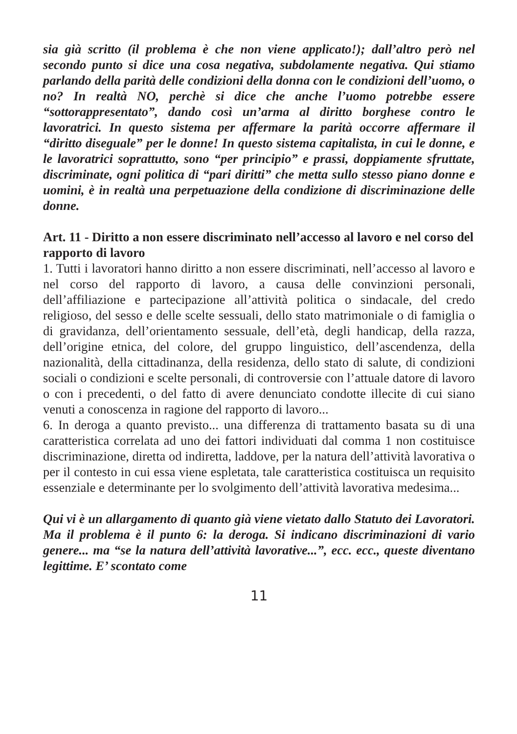sia già scritto (il problema è che non viene applicato!); dall’altro però nel secondo punto si dice una cosa negativa, subdolamente negativa. Qui stiamo parlando della parità delle condizioni della donna con le condizioni dell’uomo, o no? In realtà NO, perchè si dice che anche l’uomo potrebbe essere “sottorappresentato”, dando così un’arma al diritto borghese contro le lavoratrici. In questo sistema per affermare la parità occorre affermare il “diritto diseguale” per le donne! In questo sistema capitalista, in cui le donne, e le lavoratrici soprattutto, sono “per principio” e prassi, doppiamente sfruttate, discriminate, ogni politica di “pari diritti” che metta sullo stesso piano donne e uomini, è in realtà una perpetuazione della condizione di discriminazione delle donne.
Art. 11 - Diritto a non essere discriminato nell’accesso al lavoro e nel corso del rapporto di lavoro
1. Tutti i lavoratori hanno diritto a non essere discriminati, nell’accesso al lavoro e nel corso del rapporto di lavoro, a causa delle convinzioni personali, dell’affiliazione e partecipazione all’attività politica o sindacale, del credo religioso, del sesso e delle scelte sessuali, dello stato matrimoniale o di famiglia o di gravidanza, dell’orientamento sessuale, dell’età, degli handicap, della razza, dell’origine etnica, del colore, del gruppo linguistico, dell’ascendenza, della nazionalità, della cittadinanza, della residenza, dello stato di salute, di condizioni sociali o condizioni e scelte personali, di controversie con l’attuale datore di lavoro o con i precedenti, o del fatto di avere denunciato condotte illecite di cui siano venuti a conoscenza in ragione del rapporto di lavoro...
6. In deroga a quanto previsto... una differenza di trattamento basata su di una caratteristica correlata ad uno dei fattori individuati dal comma 1 non costituisce discriminazione, diretta od indiretta, laddove, per la natura dell’attività lavorativa o per il contesto in cui essa viene espletata, tale caratteristica costituisca un requisito essenziale e determinante per lo svolgimento dell’attività lavorativa medesima...
Qui vi è un allargamento di quanto già viene vietato dallo Statuto dei Lavoratori. Ma il problema è il punto 6: la deroga. Si indicano discriminazioni di vario genere... ma “se la natura dell’attività lavorative...”, ecc. ecc., queste diventano legittime. E’ scontato come
11